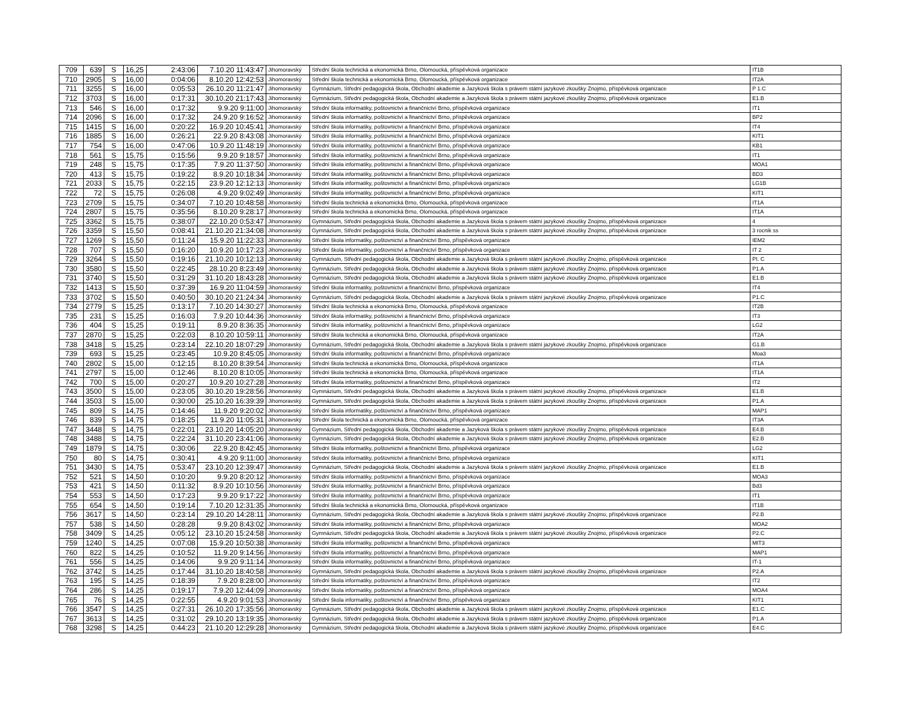| 709 | 639 | S | 16,25 | 2:43:06 | 7.10.20 11:43:47 | Jihomoravský | Střední škola technická a ekonomická Brno, Olomoucká, příspěvková organizace | IT1B |
| 710 | 2905 | S | 16,00 | 0:04:06 | 8.10.20 12:42:53 | Jihomoravský | Střední škola technická a ekonomická Brno, Olomoucká, příspěvková organizace | IT2A |
| 711 | 3255 | S | 16,00 | 0:05:53 | 26.10.20 11:21:47 | Jihomoravský | Gymnázium, Střední pedagogická škola, Obchodní akademie a Jazyková škola s právem státní jazykové zkoušky Znojmo, příspěvková organizace | P 1.C |
| 712 | 3703 | S | 16,00 | 0:17:31 | 30.10.20 21:17:43 | Jihomoravský | Gymnázium, Střední pedagogická škola, Obchodní akademie a Jazyková škola s právem státní jazykové zkoušky Znojmo, příspěvková organizace | E1.B |
| 713 | 546 | S | 16,00 | 0:17:32 | 9.9.20 9:11:00 | Jihomoravský | Střední škola informatiky, poštovnictví a finančnictví Brno, příspěvková organizace | IT1 |
| 714 | 2096 | S | 16,00 | 0:17:32 | 24.9.20 9:16:52 | Jihomoravský | Střední škola informatiky, poštovnictví a finančnictví Brno, příspěvková organizace | BP2 |
| 715 | 1415 | S | 16,00 | 0:20:22 | 16.9.20 10:45:41 | Jihomoravský | Střední škola informatiky, poštovnictví a finančnictví Brno, příspěvková organizace | IT4 |
| 716 | 1885 | S | 16,00 | 0:26:21 | 22.9.20 8:43:08 | Jihomoravský | Střední škola informatiky, poštovnictví a finančnictví Brno, příspěvková organizace | KIT1 |
| 717 | 754 | S | 16,00 | 0:47:06 | 10.9.20 11:48:19 | Jihomoravský | Střední škola informatiky, poštovnictví a finančnictví Brno, příspěvková organizace | KB1 |
| 718 | 561 | S | 15,75 | 0:15:56 | 9.9.20 9:18:57 | Jihomoravský | Střední škola informatiky, poštovnictví a finančnictví Brno, příspěvková organizace | IT1 |
| 719 | 248 | S | 15,75 | 0:17:35 | 7.9.20 11:37:50 | Jihomoravský | Střední škola informatiky, poštovnictví a finančnictví Brno, příspěvková organizace | MOA1 |
| 720 | 413 | S | 15,75 | 0:19:22 | 8.9.20 10:18:34 | Jihomoravský | Střední škola informatiky, poštovnictví a finančnictví Brno, příspěvková organizace | BD3 |
| 721 | 2033 | S | 15,75 | 0:22:15 | 23.9.20 12:12:13 | Jihomoravský | Střední škola informatiky, poštovnictví a finančnictví Brno, příspěvková organizace | LG1B |
| 722 | 72 | S | 15,75 | 0:26:08 | 4.9.20 9:02:49 | Jihomoravský | Střední škola informatiky, poštovnictví a finančnictví Brno, příspěvková organizace | KIT1 |
| 723 | 2709 | S | 15,75 | 0:34:07 | 7.10.20 10:48:58 | Jihomoravský | Střední škola technická a ekonomická Brno, Olomoucká, příspěvková organizace | IT1A |
| 724 | 2807 | S | 15,75 | 0:35:56 | 8.10.20 9:28:17 | Jihomoravský | Střední škola technická a ekonomická Brno, Olomoucká, příspěvková organizace | IT1A |
| 725 | 3362 | S | 15,75 | 0:38:07 | 22.10.20 0:53:47 | Jihomoravský | Gymnázium, Střední pedagogická škola, Obchodní akademie a Jazyková škola s právem státní jazykové zkoušky Znojmo, příspěvková organizace | 4 |
| 726 | 3359 | S | 15,50 | 0:08:41 | 21.10.20 21:34:08 | Jihomoravský | Gymnázium, Střední pedagogická škola, Obchodní akademie a Jazyková škola s právem státní jazykové zkoušky Znojmo, příspěvková organizace | 3 rocnik ss |
| 727 | 1269 | S | 15,50 | 0:11:24 | 15.9.20 11:22:33 | Jihomoravský | Střední škola informatiky, poštovnictví a finančnictví Brno, příspěvková organizace | IEM2 |
| 728 | 707 | S | 15,50 | 0:16:20 | 10.9.20 10:17:23 | Jihomoravský | Střední škola informatiky, poštovnictví a finančnictví Brno, příspěvková organizace | IT 2 |
| 729 | 3264 | S | 15,50 | 0:19:16 | 21.10.20 10:12:13 | Jihomoravský | Gymnázium, Střední pedagogická škola, Obchodní akademie a Jazyková škola s právem státní jazykové zkoušky Znojmo, příspěvková organizace | PI. C |
| 730 | 3580 | S | 15,50 | 0:22:45 | 28.10.20 8:23:49 | Jihomoravský | Gymnázium, Střední pedagogická škola, Obchodní akademie a Jazyková škola s právem státní jazykové zkoušky Znojmo, příspěvková organizace | P1.A |
| 731 | 3740 | S | 15,50 | 0:31:29 | 31.10.20 18:43:28 | Jihomoravský | Gymnázium, Střední pedagogická škola, Obchodní akademie a Jazyková škola s právem státní jazykové zkoušky Znojmo, příspěvková organizace | E1.B |
| 732 | 1413 | S | 15,50 | 0:37:39 | 16.9.20 11:04:59 | Jihomoravský | Střední škola informatiky, poštovnictví a finančnictví Brno, příspěvková organizace | IT4 |
| 733 | 3702 | S | 15,50 | 0:40:50 | 30.10.20 21:24:34 | Jihomoravský | Gymnázium, Střední pedagogická škola, Obchodní akademie a Jazyková škola s právem státní jazykové zkoušky Znojmo, příspěvková organizace | P1.C |
| 734 | 2779 | S | 15,25 | 0:13:17 | 7.10.20 14:30:27 | Jihomoravský | Střední škola technická a ekonomická Brno, Olomoucká, příspěvková organizace | IT2B |
| 735 | 231 | S | 15,25 | 0:16:03 | 7.9.20 10:44:36 | Jihomoravský | Střední škola informatiky, poštovnictví a finančnictví Brno, příspěvková organizace | IT3 |
| 736 | 404 | S | 15,25 | 0:19:11 | 8.9.20 8:36:35 | Jihomoravský | Střední škola informatiky, poštovnictví a finančnictví Brno, příspěvková organizace | LG2 |
| 737 | 2870 | S | 15,25 | 0:22:03 | 8.10.20 10:59:11 | Jihomoravský | Střední škola technická a ekonomická Brno, Olomoucká, příspěvková organizace | IT2A |
| 738 | 3418 | S | 15,25 | 0:23:14 | 22.10.20 18:07:29 | Jihomoravský | Gymnázium, Střední pedagogická škola, Obchodní akademie a Jazyková škola s právem státní jazykové zkoušky Znojmo, příspěvková organizace | G1.B |
| 739 | 693 | S | 15,25 | 0:23:45 | 10.9.20 8:45:05 | Jihomoravský | Střední škola informatiky, poštovnictví a finančnictví Brno, příspěvková organizace | Moa3 |
| 740 | 2802 | S | 15,00 | 0:12:15 | 8.10.20 8:39:54 | Jihomoravský | Střední škola technická a ekonomická Brno, Olomoucká, příspěvková organizace | IT1A |
| 741 | 2797 | S | 15,00 | 0:12:46 | 8.10.20 8:10:05 | Jihomoravský | Střední škola technická a ekonomická Brno, Olomoucká, příspěvková organizace | IT1A |
| 742 | 700 | S | 15,00 | 0:20:27 | 10.9.20 10:27:28 | Jihomoravský | Střední škola informatiky, poštovnictví a finančnictví Brno, příspěvková organizace | IT2 |
| 743 | 3500 | S | 15,00 | 0:23:05 | 30.10.20 19:28:56 | Jihomoravský | Gymnázium, Střední pedagogická škola, Obchodní akademie a Jazyková škola s právem státní jazykové zkoušky Znojmo, příspěvková organizace | E1.B |
| 744 | 3503 | S | 15,00 | 0:30:00 | 25.10.20 16:39:39 | Jihomoravský | Gymnázium, Střední pedagogická škola, Obchodní akademie a Jazyková škola s právem státní jazykové zkoušky Znojmo, příspěvková organizace | P1.A |
| 745 | 809 | S | 14,75 | 0:14:46 | 11.9.20 9:20:02 | Jihomoravský | Střední škola informatiky, poštovnictví a finančnictví Brno, příspěvková organizace | MAP1 |
| 746 | 839 | S | 14,75 | 0:18:25 | 11.9.20 11:05:31 | Jihomoravský | Střední škola technická a ekonomická Brno, Olomoucká, příspěvková organizace | IT3A |
| 747 | 3448 | S | 14,75 | 0:22:01 | 23.10.20 14:05:20 | Jihomoravský | Gymnázium, Střední pedagogická škola, Obchodní akademie a Jazyková škola s právem státní jazykové zkoušky Znojmo, příspěvková organizace | E4.B |
| 748 | 3488 | S | 14,75 | 0:22:24 | 31.10.20 23:41:06 | Jihomoravský | Gymnázium, Střední pedagogická škola, Obchodní akademie a Jazyková škola s právem státní jazykové zkoušky Znojmo, příspěvková organizace | E2.B |
| 749 | 1879 | S | 14,75 | 0:30:06 | 22.9.20 8:42:45 | Jihomoravský | Střední škola informatiky, poštovnictví a finančnictví Brno, příspěvková organizace | LG2 |
| 750 | 80 | S | 14,75 | 0:30:41 | 4.9.20 9:11:00 | Jihomoravský | Střední škola informatiky, poštovnictví a finančnictví Brno, příspěvková organizace | KIT1 |
| 751 | 3430 | S | 14,75 | 0:53:47 | 23.10.20 12:39:47 | Jihomoravský | Gymnázium, Střední pedagogická škola, Obchodní akademie a Jazyková škola s právem státní jazykové zkoušky Znojmo, příspěvková organizace | E1.B |
| 752 | 521 | S | 14,50 | 0:10:20 | 9.9.20 8:20:12 | Jihomoravský | Střední škola informatiky, poštovnictví a finančnictví Brno, příspěvková organizace | MOA3 |
| 753 | 421 | S | 14,50 | 0:11:32 | 8.9.20 10:10:56 | Jihomoravský | Střední škola informatiky, poštovnictví a finančnictví Brno, příspěvková organizace | Bd3 |
| 754 | 553 | S | 14,50 | 0:17:23 | 9.9.20 9:17:22 | Jihomoravský | Střední škola informatiky, poštovnictví a finančnictví Brno, příspěvková organizace | IT1 |
| 755 | 654 | S | 14,50 | 0:19:14 | 7.10.20 12:31:35 | Jihomoravský | Střední škola technická a ekonomická Brno, Olomoucká, příspěvková organizace | IT1B |
| 756 | 3617 | S | 14,50 | 0:23:14 | 29.10.20 14:28:11 | Jihomoravský | Gymnázium, Střední pedagogická škola, Obchodní akademie a Jazyková škola s právem státní jazykové zkoušky Znojmo, příspěvková organizace | P2.B |
| 757 | 538 | S | 14,50 | 0:28:28 | 9.9.20 8:43:02 | Jihomoravský | Střední škola informatiky, poštovnictví a finančnictví Brno, příspěvková organizace | MOA2 |
| 758 | 3409 | S | 14,25 | 0:05:12 | 23.10.20 15:24:58 | Jihomoravský | Gymnázium, Střední pedagogická škola, Obchodní akademie a Jazyková škola s právem státní jazykové zkoušky Znojmo, příspěvková organizace | P2.C |
| 759 | 1240 | S | 14,25 | 0:07:08 | 15.9.20 10:50:38 | Jihomoravský | Střední škola informatiky, poštovnictví a finančnictví Brno, příspěvková organizace | MIT3 |
| 760 | 822 | S | 14,25 | 0:10:52 | 11.9.20 9:14:56 | Jihomoravský | Střední škola informatiky, poštovnictví a finančnictví Brno, příspěvková organizace | MAP1 |
| 761 | 556 | S | 14,25 | 0:14:06 | 9.9.20 9:11:14 | Jihomoravský | Střední škola informatiky, poštovnictví a finančnictví Brno, příspěvková organizace | IT-1 |
| 762 | 3742 | S | 14,25 | 0:17:44 | 31.10.20 18:40:58 | Jihomoravský | Gymnázium, Střední pedagogická škola, Obchodní akademie a Jazyková škola s právem státní jazykové zkoušky Znojmo, příspěvková organizace | P2.A |
| 763 | 195 | S | 14,25 | 0:18:39 | 7.9.20 8:28:00 | Jihomoravský | Střední škola informatiky, poštovnictví a finančnictví Brno, příspěvková organizace | IT2 |
| 764 | 286 | S | 14,25 | 0:19:17 | 7.9.20 12:44:09 | Jihomoravský | Střední škola informatiky, poštovnictví a finančnictví Brno, příspěvková organizace | MOA4 |
| 765 | 76 | S | 14,25 | 0:22:55 | 4.9.20 9:01:53 | Jihomoravský | Střední škola informatiky, poštovnictví a finančnictví Brno, příspěvková organizace | KIT1 |
| 766 | 3547 | S | 14,25 | 0:27:31 | 26.10.20 17:35:56 | Jihomoravský | Gymnázium, Střední pedagogická škola, Obchodní akademie a Jazyková škola s právem státní jazykové zkoušky Znojmo, příspěvková organizace | E1.C |
| 767 | 3613 | S | 14,25 | 0:31:02 | 29.10.20 13:19:35 | Jihomoravský | Gymnázium, Střední pedagogická škola, Obchodní akademie a Jazyková škola s právem státní jazykové zkoušky Znojmo, příspěvková organizace | P1.A |
| 768 | 3298 | S | 14,25 | 0:44:23 | 21.10.20 12:29:28 | Jihomoravský | Gymnázium, Střední pedagogická škola, Obchodní akademie a Jazyková škola s právem státní jazykové zkoušky Znojmo, příspěvková organizace | E4.C |